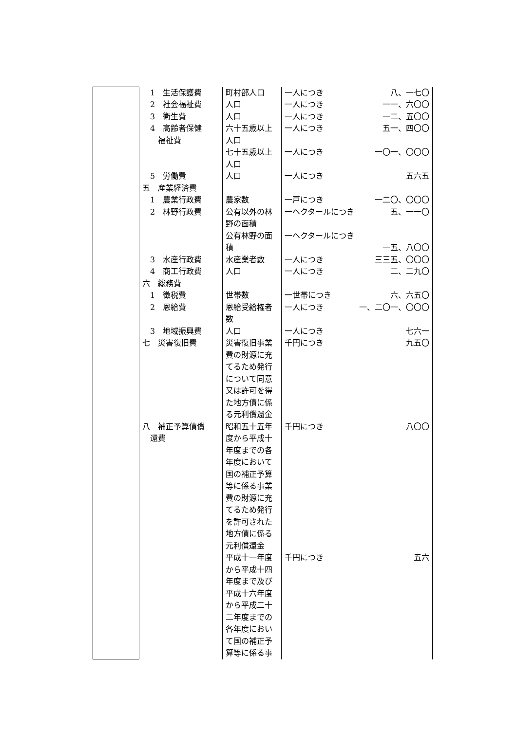| | 1 生活保護費 2 社会福祉費 3 衛生費 4 高齢者保健 福祉費 5 労働費 五 産業経済費 1 農業行政費 2 林野行政費 3 水産行政費 4 商工行政費 六 総務費 1 徴税費 2 恩給費 3 地域振興費 七 災害復旧費 八 補正予算債償 還費 | 町村部人口 人口 人口 六十五歳以上人口 七十五歳以上人口 人口 農家数 公有以外の林野の面積 公有林野の面積 水産業者数 人口 世帯数 恩給受給権者数 人口 災害復旧事業費の財源に充てるため発行について同意又は許可を得た地方債に係る元利償還金 昭和五十五年度から平成十年度までの各年度において国の補正予算等に係る事業費の財源に充てるため発行を許可された地方債に係る元利償還金 平成十一年度から平成十四年度まで及び平成十六年度から平成二十二年度までの各年度において国の補正予算等に係る事 | 一人につき 八、一七〇 一人につき 一一、六〇〇 一人につき 一二、五〇〇 一人につき 五一、四〇〇 一人につき 一〇一、〇〇〇 一人につき 五六五 一戸につき 一二〇、〇〇〇 一ヘクタールにつき 五、一一〇 一ヘクタールにつき 一五、八〇〇 一人につき 三三五、〇〇〇 一人につき 二、二九〇 一世帯につき 六、六五〇 一人につき 一、二〇一、〇〇〇 一人につき 七六一 千円につき 九五〇 千円につき 八〇〇 千円につき 五六 |